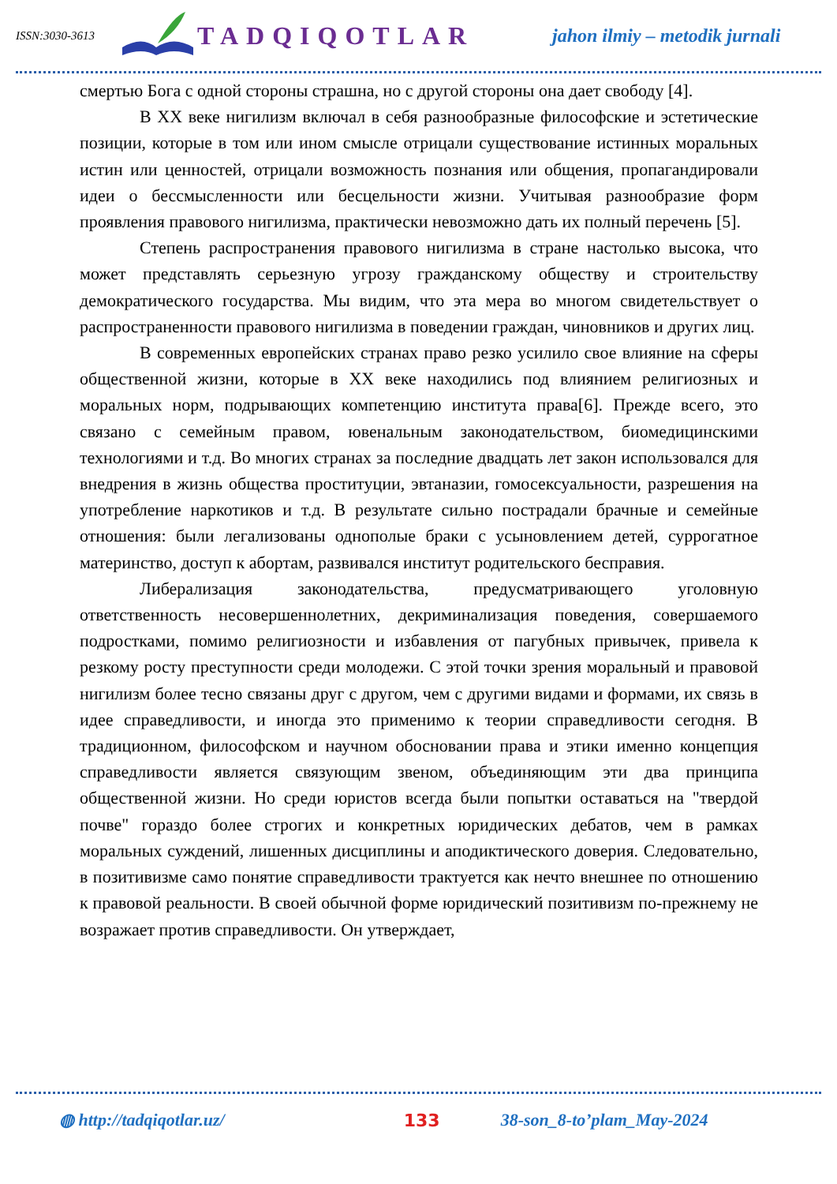ISSN:3030-3613
TADQIQOTLAR
jahon ilmiy – metodik jurnali
смертью Бога с одной стороны страшна, но с другой стороны она дает свободу [4].
В XX веке нигилизм включал в себя разнообразные философские и эстетические позиции, которые в том или ином смысле отрицали существование истинных моральных истин или ценностей, отрицали возможность познания или общения, пропагандировали идеи о бессмысленности или бесцельности жизни. Учитывая разнообразие форм проявления правового нигилизма, практически невозможно дать их полный перечень [5].
Степень распространения правового нигилизма в стране настолько высока, что может представлять серьезную угрозу гражданскому обществу и строительству демократического государства. Мы видим, что эта мера во многом свидетельствует о распространенности правового нигилизма в поведении граждан, чиновников и других лиц.
В современных европейских странах право резко усилило свое влияние на сферы общественной жизни, которые в XX веке находились под влиянием религиозных и моральных норм, подрывающих компетенцию института права[6]. Прежде всего, это связано с семейным правом, ювенальным законодательством, биомедицинскими технологиями и т.д. Во многих странах за последние двадцать лет закон использовался для внедрения в жизнь общества проституции, эвтаназии, гомосексуальности, разрешения на употребление наркотиков и т.д. В результате сильно пострадали брачные и семейные отношения: были легализованы однополые браки с усыновлением детей, суррогатное материнство, доступ к абортам, развивался институт родительского бесправия.
Либерализация законодательства, предусматривающего уголовную ответственность несовершеннолетних, декриминализация поведения, совершаемого подростками, помимо религиозности и избавления от пагубных привычек, привела к резкому росту преступности среди молодежи. С этой точки зрения моральный и правовой нигилизм более тесно связаны друг с другом, чем с другими видами и формами, их связь в идее справедливости, и иногда это применимо к теории справедливости сегодня. В традиционном, философском и научном обосновании права и этики именно концепция справедливости является связующим звеном, объединяющим эти два принципа общественной жизни. Но среди юристов всегда были попытки оставаться на "твердой почве" гораздо более строгих и конкретных юридических дебатов, чем в рамках моральных суждений, лишенных дисциплины и аподиктического доверия. Следовательно, в позитивизме само понятие справедливости трактуется как нечто внешнее по отношению к правовой реальности. В своей обычной форме юридический позитивизм по-прежнему не возражает против справедливости. Он утверждает,
◍ http://tadqiqotlar.uz/ 133 38-son_8-to’plam_May-2024